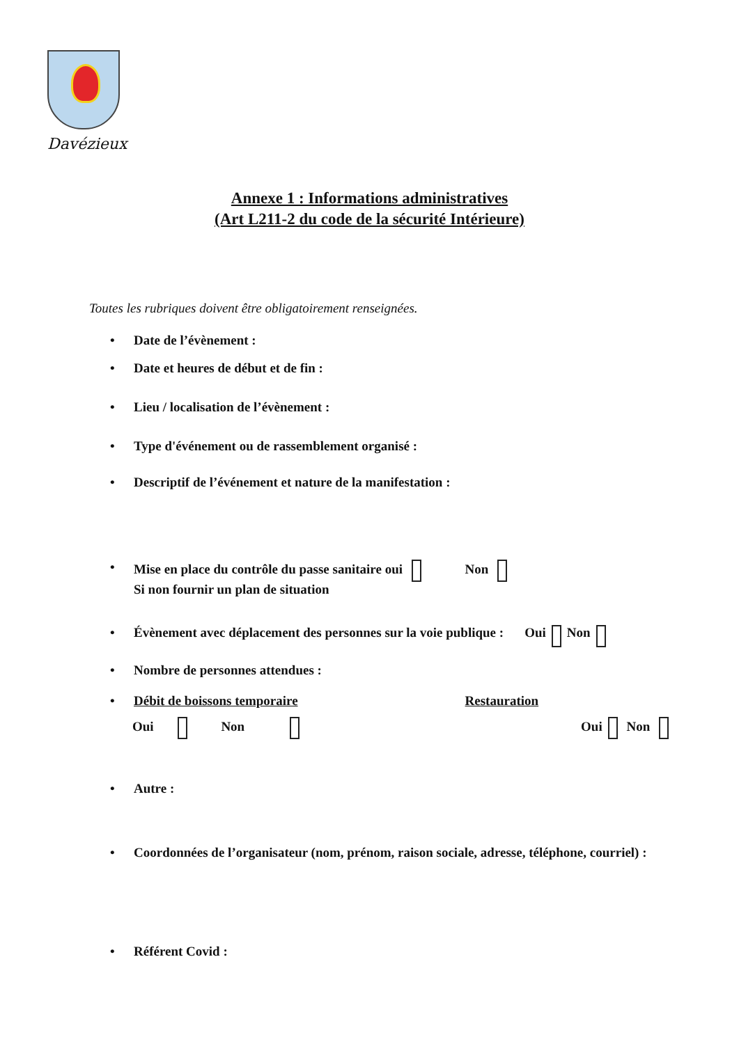Davézieux
Annexe 1 : Informations administratives
(Art L211-2 du code de la sécurité Intérieure)
Toutes les rubriques doivent être obligatoirement renseignées.
• Date de l’évènement :
• Date et heures de début et de fin :
• Lieu / localisation de l’évènement :
• Type d'événement ou de rassemblement organisé :
• Descriptif de l’événement et nature de la manifestation :
• Mise en place du contrôle du passe sanitaire oui Non
Si non fournir un plan de situation
• Évènement avec déplacement des personnes sur la voie publique : Oui Non
• Nombre de personnes attendues :
• Débit de boissons temporaire Restauration
Oui Non Oui Non
• Autre :
• Coordonnées de l’organisateur (nom, prénom, raison sociale, adresse, téléphone, courriel) :
• Référent Covid :